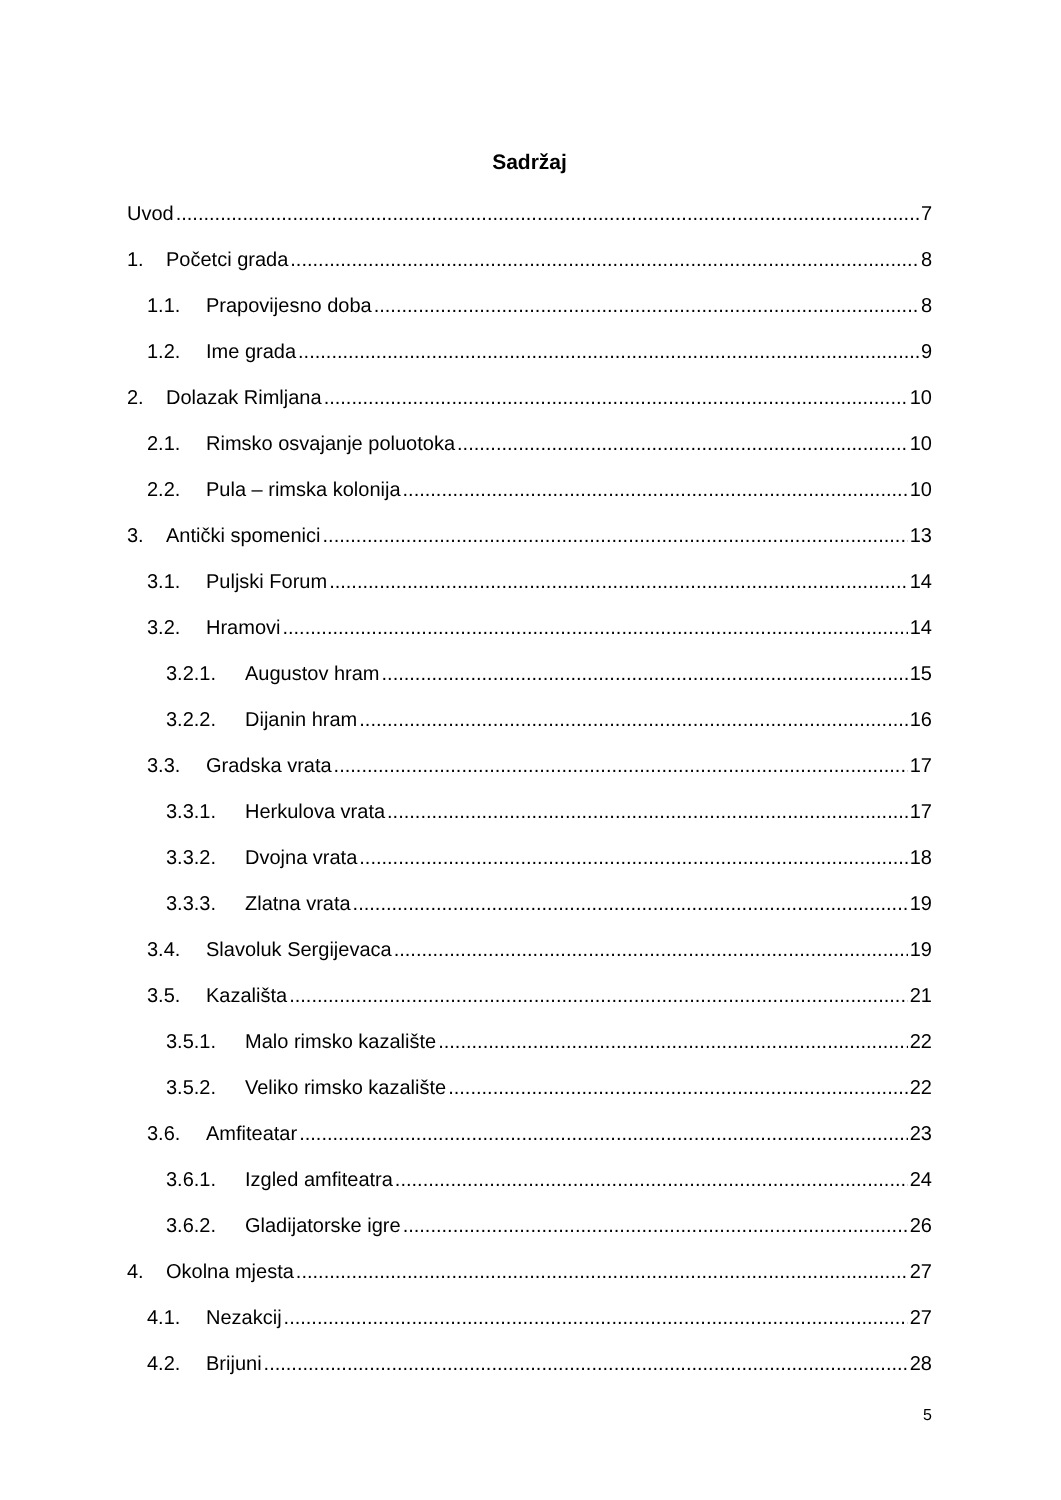Sadržaj
Uvod 7
1. Početci grada 8
1.1. Prapovijesno doba 8
1.2. Ime grada 9
2. Dolazak Rimljana 10
2.1. Rimsko osvajanje poluotoka 10
2.2. Pula – rimska kolonija 10
3. Antički spomenici 13
3.1. Puljski Forum 14
3.2. Hramovi 14
3.2.1. Augustov hram 15
3.2.2. Dijanin hram 16
3.3. Gradska vrata 17
3.3.1. Herkulova vrata 17
3.3.2. Dvojna vrata 18
3.3.3. Zlatna vrata 19
3.4. Slavoluk Sergijevaca 19
3.5. Kazališta 21
3.5.1. Malo rimsko kazalište 22
3.5.2. Veliko rimsko kazalište 22
3.6. Amfiteatar 23
3.6.1. Izgled amfiteatra 24
3.6.2. Gladijatorske igre 26
4. Okolna mjesta 27
4.1. Nezakcij 27
4.2. Brijuni 28
5